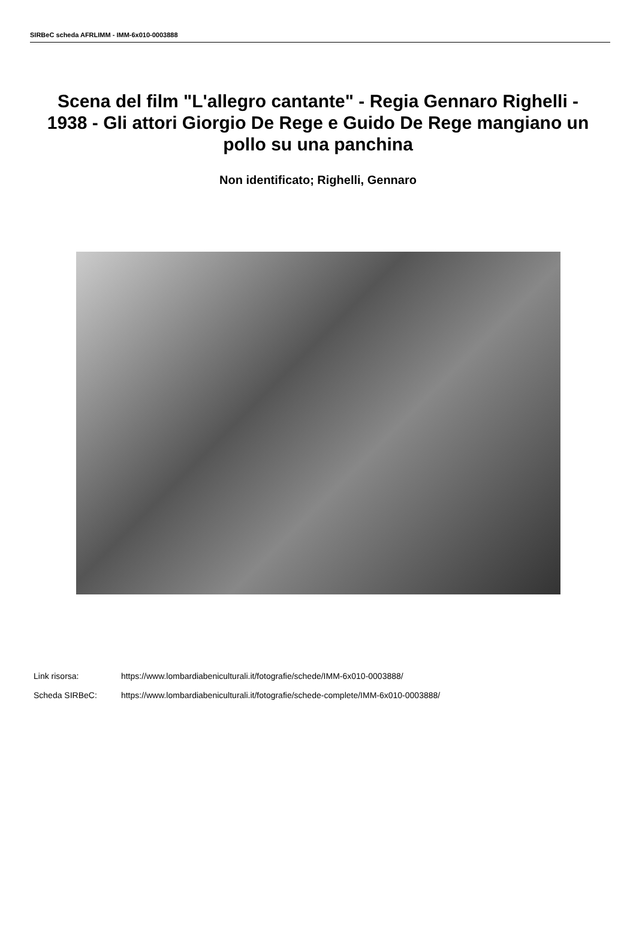SIRBeC scheda AFRLIMM - IMM-6x010-0003888
Scena del film "L'allegro cantante" - Regia Gennaro Righelli - 1938 - Gli attori Giorgio De Rege e Guido De Rege mangiano un pollo su una panchina
Non identificato; Righelli, Gennaro
Link risorsa: https://www.lombardiabeniculturali.it/fotografie/schede/IMM-6x010-0003888/
Scheda SIRBeC: https://www.lombardiabeniculturali.it/fotografie/schede-complete/IMM-6x010-0003888/